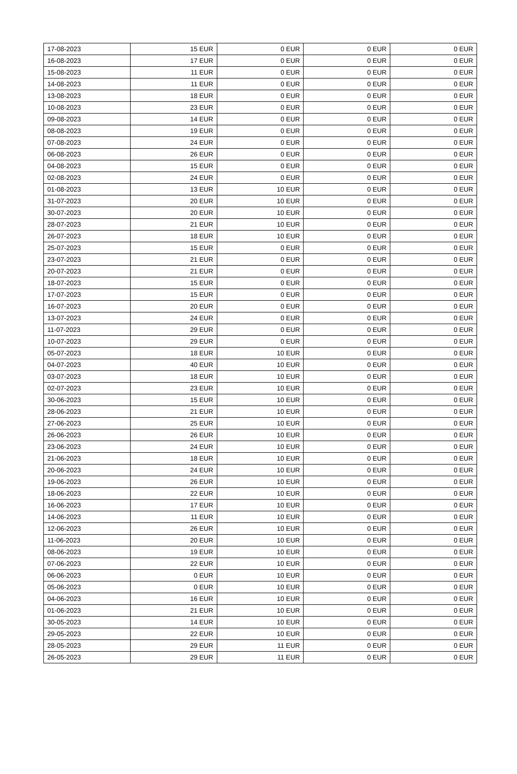| 17-08-2023 | 15 EUR | 0 EUR | 0 EUR | 0 EUR |
| 16-08-2023 | 17 EUR | 0 EUR | 0 EUR | 0 EUR |
| 15-08-2023 | 11 EUR | 0 EUR | 0 EUR | 0 EUR |
| 14-08-2023 | 11 EUR | 0 EUR | 0 EUR | 0 EUR |
| 13-08-2023 | 18 EUR | 0 EUR | 0 EUR | 0 EUR |
| 10-08-2023 | 23 EUR | 0 EUR | 0 EUR | 0 EUR |
| 09-08-2023 | 14 EUR | 0 EUR | 0 EUR | 0 EUR |
| 08-08-2023 | 19 EUR | 0 EUR | 0 EUR | 0 EUR |
| 07-08-2023 | 24 EUR | 0 EUR | 0 EUR | 0 EUR |
| 06-08-2023 | 26 EUR | 0 EUR | 0 EUR | 0 EUR |
| 04-08-2023 | 15 EUR | 0 EUR | 0 EUR | 0 EUR |
| 02-08-2023 | 24 EUR | 0 EUR | 0 EUR | 0 EUR |
| 01-08-2023 | 13 EUR | 10 EUR | 0 EUR | 0 EUR |
| 31-07-2023 | 20 EUR | 10 EUR | 0 EUR | 0 EUR |
| 30-07-2023 | 20 EUR | 10 EUR | 0 EUR | 0 EUR |
| 28-07-2023 | 21 EUR | 10 EUR | 0 EUR | 0 EUR |
| 26-07-2023 | 18 EUR | 10 EUR | 0 EUR | 0 EUR |
| 25-07-2023 | 15 EUR | 0 EUR | 0 EUR | 0 EUR |
| 23-07-2023 | 21 EUR | 0 EUR | 0 EUR | 0 EUR |
| 20-07-2023 | 21 EUR | 0 EUR | 0 EUR | 0 EUR |
| 18-07-2023 | 15 EUR | 0 EUR | 0 EUR | 0 EUR |
| 17-07-2023 | 15 EUR | 0 EUR | 0 EUR | 0 EUR |
| 16-07-2023 | 20 EUR | 0 EUR | 0 EUR | 0 EUR |
| 13-07-2023 | 24 EUR | 0 EUR | 0 EUR | 0 EUR |
| 11-07-2023 | 29 EUR | 0 EUR | 0 EUR | 0 EUR |
| 10-07-2023 | 29 EUR | 0 EUR | 0 EUR | 0 EUR |
| 05-07-2023 | 18 EUR | 10 EUR | 0 EUR | 0 EUR |
| 04-07-2023 | 40 EUR | 10 EUR | 0 EUR | 0 EUR |
| 03-07-2023 | 18 EUR | 10 EUR | 0 EUR | 0 EUR |
| 02-07-2023 | 23 EUR | 10 EUR | 0 EUR | 0 EUR |
| 30-06-2023 | 15 EUR | 10 EUR | 0 EUR | 0 EUR |
| 28-06-2023 | 21 EUR | 10 EUR | 0 EUR | 0 EUR |
| 27-06-2023 | 25 EUR | 10 EUR | 0 EUR | 0 EUR |
| 26-06-2023 | 26 EUR | 10 EUR | 0 EUR | 0 EUR |
| 23-06-2023 | 24 EUR | 10 EUR | 0 EUR | 0 EUR |
| 21-06-2023 | 18 EUR | 10 EUR | 0 EUR | 0 EUR |
| 20-06-2023 | 24 EUR | 10 EUR | 0 EUR | 0 EUR |
| 19-06-2023 | 26 EUR | 10 EUR | 0 EUR | 0 EUR |
| 18-06-2023 | 22 EUR | 10 EUR | 0 EUR | 0 EUR |
| 16-06-2023 | 17 EUR | 10 EUR | 0 EUR | 0 EUR |
| 14-06-2023 | 11 EUR | 10 EUR | 0 EUR | 0 EUR |
| 12-06-2023 | 26 EUR | 10 EUR | 0 EUR | 0 EUR |
| 11-06-2023 | 20 EUR | 10 EUR | 0 EUR | 0 EUR |
| 08-06-2023 | 19 EUR | 10 EUR | 0 EUR | 0 EUR |
| 07-06-2023 | 22 EUR | 10 EUR | 0 EUR | 0 EUR |
| 06-06-2023 | 0 EUR | 10 EUR | 0 EUR | 0 EUR |
| 05-06-2023 | 0 EUR | 10 EUR | 0 EUR | 0 EUR |
| 04-06-2023 | 16 EUR | 10 EUR | 0 EUR | 0 EUR |
| 01-06-2023 | 21 EUR | 10 EUR | 0 EUR | 0 EUR |
| 30-05-2023 | 14 EUR | 10 EUR | 0 EUR | 0 EUR |
| 29-05-2023 | 22 EUR | 10 EUR | 0 EUR | 0 EUR |
| 28-05-2023 | 29 EUR | 11 EUR | 0 EUR | 0 EUR |
| 26-05-2023 | 29 EUR | 11 EUR | 0 EUR | 0 EUR |